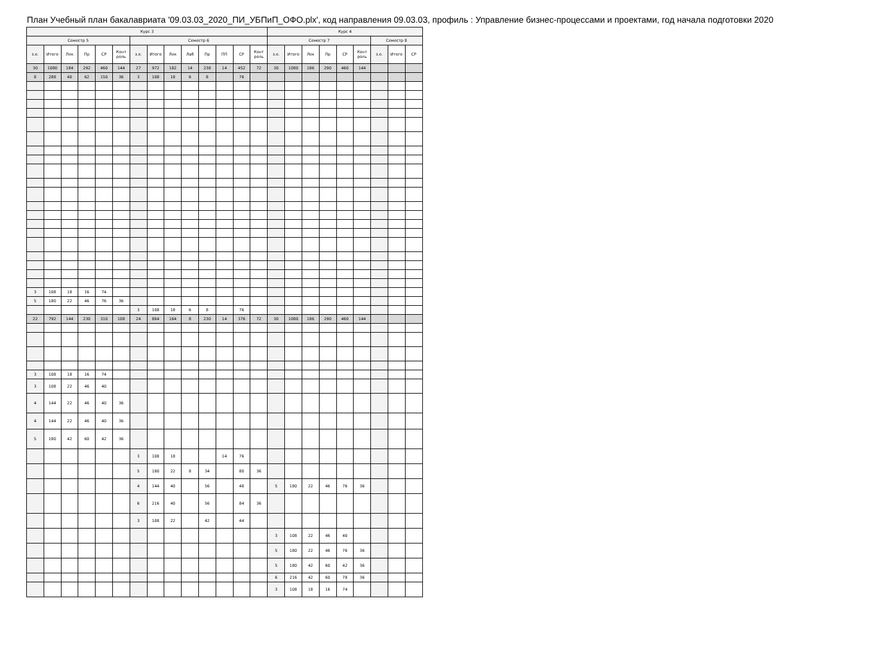План Учебный план бакалавриата '09.03.03_2020_ПИ_УБПиП_ОФО.plx', код направления 09.03.03, профиль : Управление бизнес-процессами и проектами, год начала подготовки 2020
| Курс 3 | | | | | | | | | | | | | | Курс 4 | | | | | | | | |
| --- | --- | --- | --- | --- | --- | --- | --- | --- | --- | --- | --- | --- | --- | --- | --- | --- | --- | --- | --- | --- | --- | --- |
| Семестр 5 | | | | | | Семестр 6 | | | | | | | | Семестр 7 | | | | | | Семестр 8 | | |
| з.е. | Итого | Лек | Пр | СР | Конт роль | з.е. | Итого | Лек | Лаб | Пр | ПП | СР | Конт роль | з.е. | Итого | Лек | Пр | СР | Конт роль | з.е. | Итого | СР |
| 30 | 1080 | 184 | 292 | 460 | 144 | 27 | 972 | 182 | 14 | 238 | 14 | 452 | 72 | 30 | 1080 | 186 | 290 | 460 | 144 | | | |
| 8 | 288 | 40 | 62 | 150 | 36 | 3 | 108 | 18 | 6 | 8 | | 76 | | | | | | | | | | |
| 3 | 108 | 18 | 16 | 74 | | | | | | | | | | | | | | | | | | |
| 5 | 180 | 22 | 46 | 76 | 36 | | | | | | | | | | | | | | | | | |
| | | | | | | 3 | 108 | 18 | 6 | 8 | | 76 | | | | | | | | | | |
| 22 | 792 | 144 | 230 | 310 | 108 | 24 | 864 | 164 | 8 | 230 | 14 | 376 | 72 | 30 | 1080 | 186 | 290 | 460 | 144 | | | |
| 3 | 108 | 18 | 16 | 74 | | | | | | | | | | | | | | | | | | |
| 3 | 108 | 22 | 46 | 40 | | | | | | | | | | | | | | | | | | |
| 4 | 144 | 22 | 46 | 40 | 36 | | | | | | | | | | | | | | | | | |
| 4 | 144 | 22 | 46 | 40 | 36 | | | | | | | | | | | | | | | | | |
| 5 | 180 | 42 | 60 | 42 | 36 | | | | | | | | | | | | | | | | | |
| | | | | | | 3 | 108 | 18 | | | 14 | 76 | | | | | | | | | | |
| | | | | | | 5 | 180 | 22 | 8 | 34 | | 80 | 36 | | | | | | | | | |
| | | | | | | 4 | 144 | 40 | | 56 | | 48 | | 5 | 180 | 22 | 46 | 76 | 36 | | | |
| | | | | | | 6 | 216 | 40 | | 56 | | 84 | 36 | | | | | | | | | |
| | | | | | | 3 | 108 | 22 | | 42 | | 44 | | | | | | | | | | |
| | | | | | | | | | | | | | | 3 | 108 | 22 | 46 | 40 | | | | |
| | | | | | | | | | | | | | | 5 | 180 | 22 | 46 | 76 | 36 | | | |
| | | | | | | | | | | | | | | 5 | 180 | 42 | 60 | 42 | 36 | | | |
| | | | | | | | | | | | | | | 6 | 216 | 42 | 60 | 78 | 36 | | | |
| | | | | | | | | | | | | | | 3 | 108 | 18 | 16 | 74 | | | | |